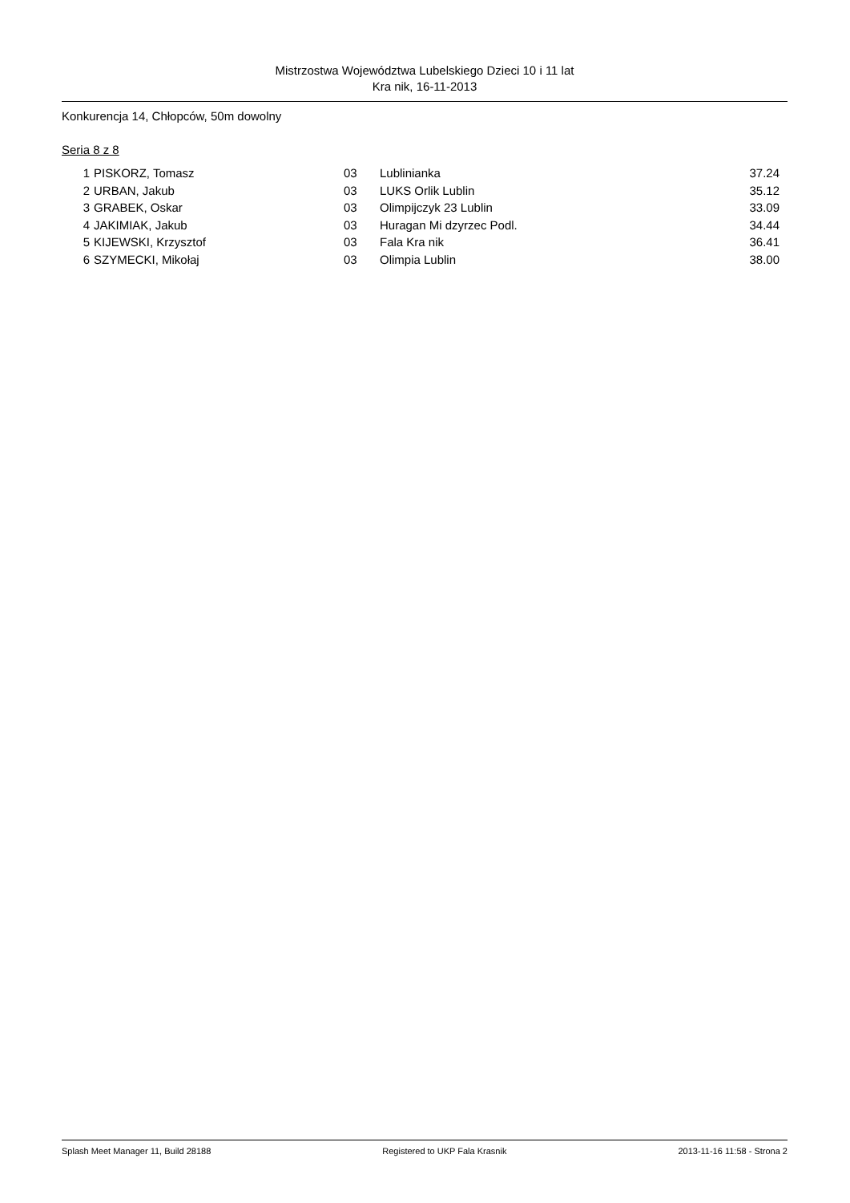Mistrzostwa Województwa Lubelskiego Dzieci 10 i 11 lat
Kra nik, 16-11-2013
Konkurencja 14, Chłopców, 50m dowolny
Seria 8 z 8
| 1 | PISKORZ, Tomasz | 03 | Lublinianka | 37.24 |
| 2 | URBAN, Jakub | 03 | LUKS Orlik Lublin | 35.12 |
| 3 | GRABEK, Oskar | 03 | Olimpijczyk 23 Lublin | 33.09 |
| 4 | JAKIMIAK, Jakub | 03 | Huragan Mi dzyrzec Podl. | 34.44 |
| 5 | KIJEWSKI, Krzysztof | 03 | Fala Kra nik | 36.41 |
| 6 | SZYMECKI, Mikołaj | 03 | Olimpia Lublin | 38.00 |
Splash Meet Manager 11, Build 28188 Registered to UKP Fala Krasnik 2013-11-16 11:58 - Strona 2